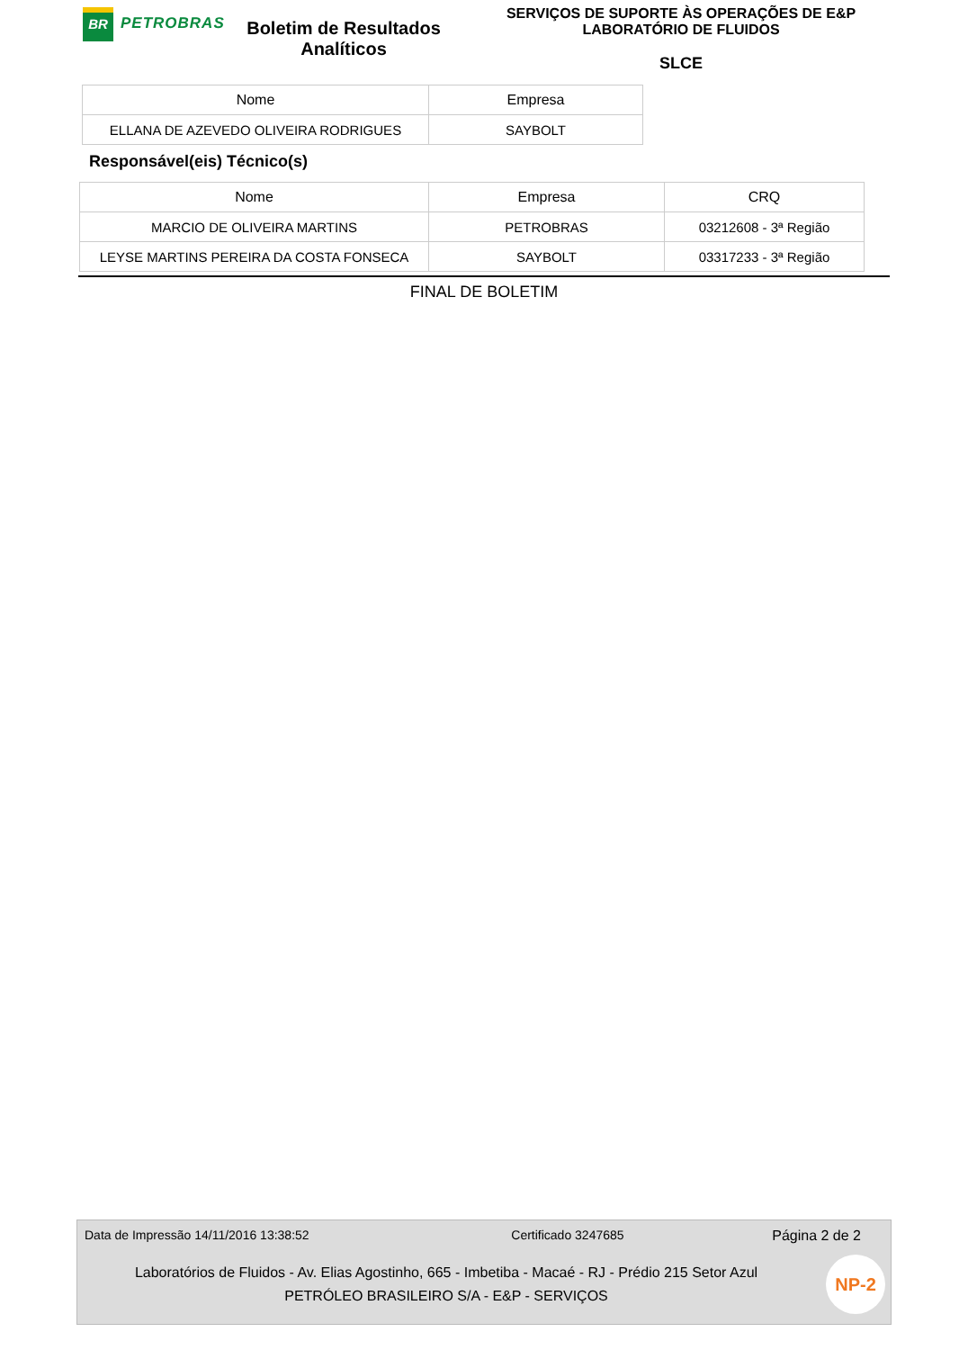BR
PETROBRAS
Boletim de Resultados Analíticos
SERVIÇOS DE SUPORTE ÀS OPERAÇÕES DE E&P
LABORATÓRIO DE FLUIDOS
SLCE
| Nome | Empresa |
| --- | --- |
| ELLANA DE AZEVEDO OLIVEIRA RODRIGUES | SAYBOLT |
Responsável(eis) Técnico(s)
| Nome | Empresa | CRQ |
| --- | --- | --- |
| MARCIO DE OLIVEIRA MARTINS | PETROBRAS | 03212608 - 3ª Região |
| LEYSE MARTINS PEREIRA DA COSTA FONSECA | SAYBOLT | 03317233 - 3ª Região |
FINAL DE BOLETIM
Data de Impressão 14/11/2016 13:38:52 Certificado 3247685 Página 2 de 2
Laboratórios de Fluidos - Av. Elias Agostinho, 665 - Imbetiba - Macaé - RJ - Prédio 215 Setor Azul
PETRÓLEO BRASILEIRO S/A - E&P - SERVIÇOS
NP-2